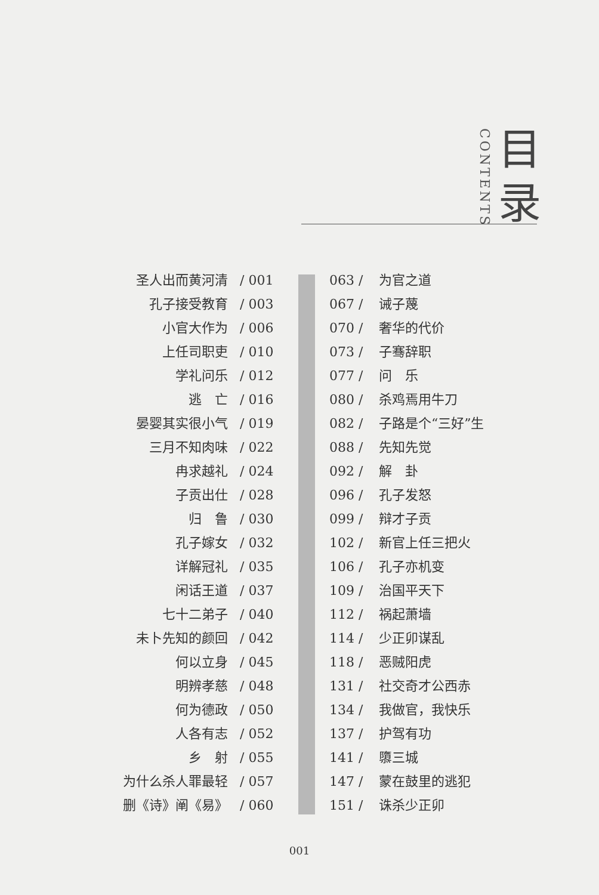CONTENTS
目
录
圣人出而黄河清 / 001
孔子接受教育 / 003
小官大作为 / 006
上任司职吏 / 010
学礼问乐 / 012
逃　亡 / 016
晏婴其实很小气 / 019
三月不知肉味 / 022
冉求越礼 / 024
子贡出仕 / 028
归　鲁 / 030
孔子嫁女 / 032
详解冠礼 / 035
闲话王道 / 037
七十二弟子 / 040
未卜先知的颜回 / 042
何以立身 / 045
明辨孝慈 / 048
何为德政 / 050
人各有志 / 052
乡　射 / 055
为什么杀人罪最轻 / 057
删《诗》阐《易》 / 060
063 / 为官之道
067 / 诫子蔑
070 / 奢华的代价
073 / 子骞辞职
077 / 问　乐
080 / 杀鸡焉用牛刀
082 / 子路是个“三好”生
088 / 先知先觉
092 / 解　卦
096 / 孔子发怒
099 / 辩才子贡
102 / 新官上任三把火
106 / 孔子亦机变
109 / 治国平天下
112 / 祸起萧墙
114 / 少正卯谋乱
118 / 恶贼阳虎
131 / 社交奇才公西赤
134 / 我做官，我快乐
137 / 护驾有功
141 / 隳三城
147 / 蒙在鼓里的逃犯
151 / 诛杀少正卯
001